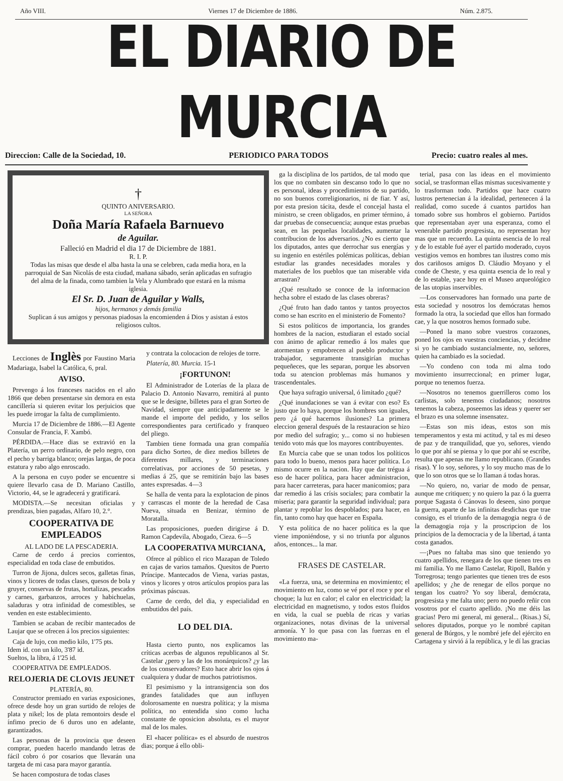Año VIII. Viernes 17 de Diciembre de 1886. Núm. 2.875.
EL DIARIO DE MURCIA
Direccion: Calle de la Sociedad, 10. PERIODICO PARA TODOS Precio: cuatro reales al mes.
†
QUINTO ANIVERSARIO.
LA SEÑORA
Doña María Rafaela Barnuevo
de Aguilar.
Falleció en Madrid el dia 17 de Diciembre de 1881.
R. I. P.
Todas las misas que desde el alba hasta la una se celebren, cada media hora, en la parroquial de San Nicolás de esta ciudad, mañana sábado, serán aplicadas en sufragio del alma de la finada, como tambien la Vela y Alumbrado que estará en la misma iglesia.
El Sr. D. Juan de Aguilar y Walls,
hijos, hermanos y demás familia
Suplican á sus amigos y personas piadosas la encomienden á Dios y asistan á estos religiosos cultos.
Lecciones de Inglès por Faustino Maria Madariaga, Isabel la Católica, 6, pral.
AVISO.
Prevengo á los franceses nacidos en el año 1866 que deben presentarse sin demora en esta cancillería si quieren evitar los perjuicios que les puede irrogar la falta de cumplimiento.
Murcia 17 de Diciembre de 1886.—El Agente Consular de Francia, F. Xambó.
PÉRDIDA.—Hace dias se extravió en la Platería, un perro ordinario, de pelo negro, con el pecho y barriga blanco; orejas largas, de poca estatura y rabo algo enroscado.
A la persona en cuyo poder se encuentre si quiere llevarlo casa de D. Mariano Castillo, Victorio, 44, se le agradecerá y gratificará.
MODISTA.—Se necesitan oficialas y prendizas, bien pagadas, Alfaro 10, 2.°.
COOPERATIVA DE EMPLEADOS
AL LADO DE LA PESCADERIA.
Carne de cerdo á precios corrientos, especialidad en toda clase de embutidos.
Turron de Jijona, dulces secos, galletas finas, vinos y licores de todas clases, quesos de bola y gruyer, conservas de frutas, hortalizas, pescados y carnes, garbanzos, arroces y habichuelas, saladuras y otra infinidad de comestibles, se venden en este establecimiento.
Tambien se acaban de recibir mantecados de Laujar que se ofrecen á los precios siguientes:
Caja de lujo, con medio kilo, 1'75 pts.
Idem id. con un kilo, 3'87 id.
Sueltos, la libra, á 1'25 id.
COOPERATIVA DE EMPLEADOS.
RELOJERIA DE CLOVIS JEUNET
PLATERÍA, 80.
Constructor premiado en varias exposiciones, ofrece desde hoy un gran surtido de relojes de plata y nikel; los de plata remontoirs desde el ínfimo precio de 6 duros uno en adelante, garantizados.
Las personas de la provincia que deseen comprar, pueden hacerlo mandando letras de fácil cobro ó por cosarios que llevarán una targeta de mi casa para mayor garantía.
Se hacen compostura de todas clases
y contrata la colocacion de relojes de torre.
Platería, 80. Murcia. 15-1
¡FORTUNON!
El Administrador de Loterías de la plaza de Palacio D. Antonio Navarro, remitirá al punto que se le designe, billetes para el gran Sorteo de Navidad, siempre que anticipadamente se le mande el importe del pedido, y los sellos correspondientes para certificado y franqueo del pliego.
Tambien tiene formada una gran compañía para dicho Sorteo, de diez medios billetes de diferentes millares, y terminaciones correlativas, por acciones de 50 pesetas, y medias á 25, que se remitirán bajo las bases antes expresadas. 4—3
Se halla de venta para la explotacion de pinos y carrascas el monte de la heredad de Casa Nueva, situada en Benizar, término de Moratalla.
Las proposiciones, pueden dirigirse á D. Ramon Capdevila, Abogado, Cieza. 6—5
LA COOPERATIVA MURCIANA,
Ofrece al público el rico Mazapan de Toledo en cajas de varios tamaños. Quesitos de Puerto Príncipe. Mantecados de Viena, varias pastas, vinos y licores y otros artículos propios para las próximas páscuas.
Carne de cerdo, del dia, y especialidad en embutidos del país.
LO DEL DIA.
Hasta cierto punto, nos explicamos las críticas acerbas de algunos republicanos al Sr. Castelar ¿pero y las de los monárquicos? ¿y las de los conservadores? Esto hace abrir los ojos á cualquiera y dudar de muchos patriotismos.
El pesimismo y la intransigencia son dos grandes fatalidades que aun influyen dolorosamente en nuestra política; y la misma política, no entendida sino como lucha constante de oposicion absoluta, es el mayor mal de los males.
El «hacer política» es el absurdo de nuestros dias; porque á ello obli-
ga la disciplina de los partidos, de tal modo que los que no combaten sin descanso todo lo que no es personal, ideas y procedimientos de su partido, no son buenos correligionarios, ni de fiar. Y así, por esta presion tácita, desde el concejal hasta el ministro, se creen obligados, en primer término, á dar pruebas de consecuencia; aunque estas pruebas sean, en las pequeñas localidades, aumentar la contribucion de los adversarios. ¿No es cierto que los diputados, antes que derrochar sus energías y su ingenio en estériles polémicas políticas, debian estudiar las grandes necesidades morales y materiales de los pueblos que tan miserable vida arrastran?
¿Qué resultado se conoce de la informacion hecha sobre el estado de las clases obreras?
¿Qué fruto han dado tantos y tantos proyectos como se han escrito en el ministerio de Fomento?
Si estos políticos de importancia, los grandes hombres de la nacion, estudiaran el estado social con ánimo de aplicar remedio á los males que atormentan y empobrecen al pueblo productor y trabajador, seguramente transigirían muchas pequeñeces, que les separan, porque les absorven toda su atencion problemas más humanos y trascendentales.
Que haya sufragio universal, ó limitado ¿qué?
¿Qué inundaciones se van á evitar con eso? Es justo que lo haya, porque los hombres son iguales, pero ¿á qué hacernos ilusiones? La primera eleccion general después de la restauracion se hizo por medio del sufragio; y... como si no hubiesen tenido voto más que los mayores contribuyentes.
En Murcia cabe que se unan todos los políticos para todo lo bueno, menos para hacer política. Lo mismo ocurre en la nacion. Hay que dar trégua á eso de hacer política, para hacer administracion, para hacer carreteras, para hacer manicomios; para dar remedio á las crísis sociales; para combatir la miseria; para garantir la seguridad individual; para plantar y repoblar los despoblados; para hacer, en fin, tanto como hay que hacer en España.
Y esta política de no hacer política es la que viene imponiéndose, y si no triunfa por algunos años, entonces... la mar.
FRASES DE CASTELAR.
«La fuerza, una, se determina en movimiento; el movimiento en luz, como se vé por el roce y por el choque; la luz en calor; el calor en electricidad; la electricidad en magnetismo, y todos estos fluidos en vida, la cual se puebla de ricas y varias organizaciones, notas divinas de la universal armonía. Y lo que pasa con las fuerzas en el movimiento ma-
terial, pasa con las ideas en el movimiento social, se trasforman ellas mismas sucesivamente y lo trasforman todo. Partidos que hace cuatro lustros pertenecian á la idealidad, pertenecen á la realidad, como sucede á cuantos partidos han tomado sobre sus hombros el gobierno. Partidos que representaban ayer una esperanza, como el venerable partido progresista, no representan hoy mas que un recuerdo. La quinta esencia de lo real y de lo estable fué ayer el partido moderado, cuyos vestigios vemos en hombres tan ilustres como mis dos cariñosos amigos D. Cláudio Moyano y el conde de Cheste, y esa quinta esencia de lo real y de lo estable, yace hoy en el Museo arqueológico de las utopias inservibles.
—Los conservadores han formado una parte de esta sociedad y nosotros los demócratas hemos formado la otra, la sociedad que ellos han formado cae, y la que nosotros hemos formado sube.
—Poned la mano sobre vuestros corazones, poned los ojos en vuestras conciencias, y decidme si yo he cambiado sustancialmente, no, señores, quien ha cambiado es la sociedad.
—Yo condeno con toda mi alma todo movimiento insurreccional; en primer lugar, porque no tenemos fuerza.
—Nosotros no tenemos guerrilleros como los carlistas, solo tenemos ciudadanos; nosotros tenemos la cabeza, poseemos las ideas y querer ser el brazo es una solemne insensatez.
—Estas son mis ideas, estos son mis temperamentos y esta mi actitud, y tal es mi deseo de paz y de tranquilidad, que yo, señores, viendo lo que por ahí se piensa y lo que por ahí se escribe, resulta que apenas me llamo republicano. (Grandes risas). Y lo soy, señores, y lo soy mucho mas de lo que lo son otros que se lo llaman á todas horas.
—No quiero, no, variar de modo de pensar, aunque me critiquen; y no quiero la paz ó la guerra porque Sagasta ó Cánovas lo deseen, sino porque la guerra, aparte de las infinitas desdichas que trae consigo, es el triunfo de la demagogia negra ó de la demagogia roja y la proscripcion de los principios de la democracia y de la libertad, á tanta costa ganados.
—¡Pues no faltaba mas sino que teniendo yo cuatro apellidos, renegara de los que tienen tres en mi familia. Yo me llamo Castelar, Ripoll, Bañón y Torregrosa; tengo parientes que tienen tres de esos apellidos; y ¿he de renegar de ellos porque no tengan los cuatro? Yo soy liberal, demócrata, progresista y me falta uno; pero no puedo reñir con vosotros por el cuarto apellido. ¡No me déis las gracias! Pero mi general, mi general... (Risas.) Sí, señores diputados, porque yo le nombré capitan general de Búrgos, y le nombré jefe del ejército en Cartagena y sirvió á la república, y le dí las gracias